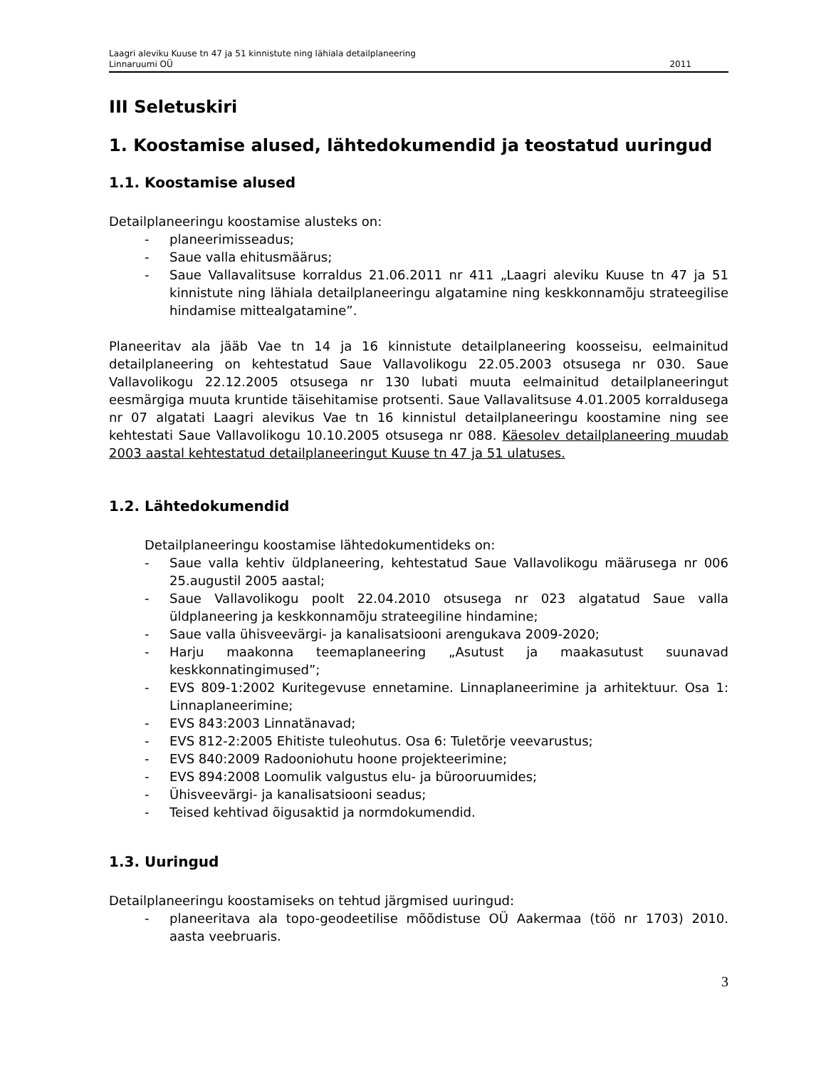Laagri aleviku Kuuse tn 47 ja 51 kinnistute ning lähiala detailplaneering
Linnaruumi OÜ 2011
III Seletuskiri
1. Koostamise alused, lähtedokumendid ja teostatud uuringud
1.1. Koostamise alused
Detailplaneeringu koostamise alusteks on:
- planeerimisseadus;
- Saue valla ehitusmäärus;
- Saue Vallavalitsuse korraldus 21.06.2011 nr 411 „Laagri aleviku Kuuse tn 47 ja 51 kinnistute ning lähiala detailplaneeringu algatamine ning keskkonnamõju strateegilise hindamise mittealgatamine”.
Planeeritav ala jääb Vae tn 14 ja 16 kinnistute detailplaneering koosseisu, eelmainitud detailplaneering on kehtestatud Saue Vallavolikogu 22.05.2003 otsusega nr 030. Saue Vallavolikogu 22.12.2005 otsusega nr 130 lubati muuta eelmainitud detailplaneeringut eesmärgiga muuta kruntide täisehitamise protsenti. Saue Vallavalitsuse 4.01.2005 korraldusega nr 07 algatati Laagri alevikus Vae tn 16 kinnistul detailplaneeringu koostamine ning see kehtestati Saue Vallavolikogu 10.10.2005 otsusega nr 088. Käesolev detailplaneering muudab 2003 aastal kehtestatud detailplaneeringut Kuuse tn 47 ja 51 ulatuses.
1.2. Lähtedokumendid
Detailplaneeringu koostamise lähtedokumentideks on:
- Saue valla kehtiv üldplaneering, kehtestatud Saue Vallavolikogu määrusega nr 006 25.augustil 2005 aastal;
- Saue Vallavolikogu poolt 22.04.2010 otsusega nr 023 algatatud Saue valla üldplaneering ja keskkonnamõju strateegiline hindamine;
- Saue valla ühisveevärgi- ja kanalisatsiooni arengukava 2009-2020;
- Harju maakonna teemaplaneering „Asutust ja maakasutust suunavad keskkonnatingimused”;
- EVS 809-1:2002 Kuritegevuse ennetamine. Linnaplaneerimine ja arhitektuur. Osa 1: Linnaplaneerimine;
- EVS 843:2003 Linnatänavad;
- EVS 812-2:2005 Ehitiste tuleohutus. Osa 6: Tuletõrje veevarustus;
- EVS 840:2009 Radooniohutu hoone projekteerimine;
- EVS 894:2008 Loomulik valgustus elu- ja bürooruumides;
- Ühisveevärgi- ja kanalisatsiooni seadus;
- Teised kehtivad õigusaktid ja normdokumendid.
1.3. Uuringud
Detailplaneeringu koostamiseks on tehtud järgmised uuringud:
- planeeritava ala topo-geodeetilise mõõdistuse OÜ Aakermaa (töö nr 1703) 2010. aasta veebruaris.
3